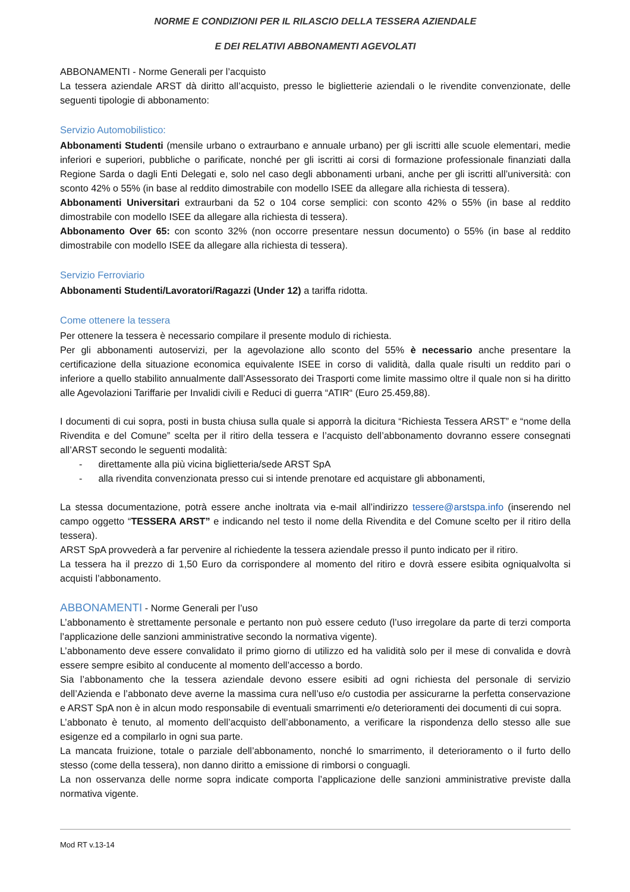NORME E CONDIZIONI PER IL RILASCIO DELLA TESSERA AZIENDALE
E DEI RELATIVI ABBONAMENTI AGEVOLATI
ABBONAMENTI - Norme Generali per l’acquisto
La tessera aziendale ARST dà diritto all’acquisto, presso le biglietterie aziendali o le rivendite convenzionate, delle seguenti tipologie di abbonamento:
Servizio Automobilistico:
Abbonamenti Studenti (mensile urbano o extraurbano e annuale urbano) per gli iscritti alle scuole elementari, medie inferiori e superiori, pubbliche o parificate, nonché per gli iscritti ai corsi di formazione professionale finanziati dalla Regione Sarda o dagli Enti Delegati e, solo nel caso degli abbonamenti urbani, anche per gli iscritti all’università: con sconto 42% o 55% (in base al reddito dimostrabile con modello ISEE da allegare alla richiesta di tessera).
Abbonamenti Universitari extraurbani da 52 o 104 corse semplici: con sconto 42% o 55% (in base al reddito dimostrabile con modello ISEE da allegare alla richiesta di tessera).
Abbonamento Over 65: con sconto 32% (non occorre presentare nessun documento) o 55% (in base al reddito dimostrabile con modello ISEE da allegare alla richiesta di tessera).
Servizio Ferroviario
Abbonamenti Studenti/Lavoratori/Ragazzi (Under 12) a tariffa ridotta.
Come ottenere la tessera
Per ottenere la tessera è necessario compilare il presente modulo di richiesta.
Per gli abbonamenti autoservizi, per la agevolazione allo sconto del 55% è necessario anche presentare la certificazione della situazione economica equivalente ISEE in corso di validità, dalla quale risulti un reddito pari o inferiore a quello stabilito annualmente dall’Assessorato dei Trasporti come limite massimo oltre il quale non si ha diritto alle Agevolazioni Tariffarie per Invalidi civili e Reduci di guerra “ATIR“ (Euro 25.459,88).
I documenti di cui sopra, posti in busta chiusa sulla quale si apporrà la dicitura “Richiesta Tessera ARST” e “nome della Rivendita e del Comune” scelta per il ritiro della tessera e l’acquisto dell’abbonamento dovranno essere consegnati all’ARST secondo le seguenti modalità:
- direttamente alla più vicina biglietteria/sede ARST SpA
- alla rivendita convenzionata presso cui si intende prenotare ed acquistare gli abbonamenti,
La stessa documentazione, potrà essere anche inoltrata via e-mail all’indirizzo tessere@arstspa.info (inserendo nel campo oggetto “TESSERA ARST” e indicando nel testo il nome della Rivendita e del Comune scelto per il ritiro della tessera).
ARST SpA provvederà a far pervenire al richiedente la tessera aziendale presso il punto indicato per il ritiro.
La tessera ha il prezzo di 1,50 Euro da corrispondere al momento del ritiro e dovrà essere esibita ogniqualvolta si acquisti l’abbonamento.
ABBONAMENTI - Norme Generali per l’uso
L’abbonamento è strettamente personale e pertanto non può essere ceduto (l’uso irregolare da parte di terzi comporta l’applicazione delle sanzioni amministrative secondo la normativa vigente).
L’abbonamento deve essere convalidato il primo giorno di utilizzo ed ha validità solo per il mese di convalida e dovrà essere sempre esibito al conducente al momento dell’accesso a bordo.
Sia l’abbonamento che la tessera aziendale devono essere esibiti ad ogni richiesta del personale di servizio dell’Azienda e l’abbonato deve averne la massima cura nell’uso e/o custodia per assicurarne la perfetta conservazione e ARST SpA non è in alcun modo responsabile di eventuali smarrimenti e/o deterioramenti dei documenti di cui sopra.
L’abbonato è tenuto, al momento dell’acquisto dell’abbonamento, a verificare la rispondenza dello stesso alle sue esigenze ed a compilarlo in ogni sua parte.
La mancata fruizione, totale o parziale dell’abbonamento, nonché lo smarrimento, il deterioramento o il furto dello stesso (come della tessera), non danno diritto a emissione di rimborsi o conguagli.
La non osservanza delle norme sopra indicate comporta l’applicazione delle sanzioni amministrative previste dalla normativa vigente.
Mod RT v.13-14